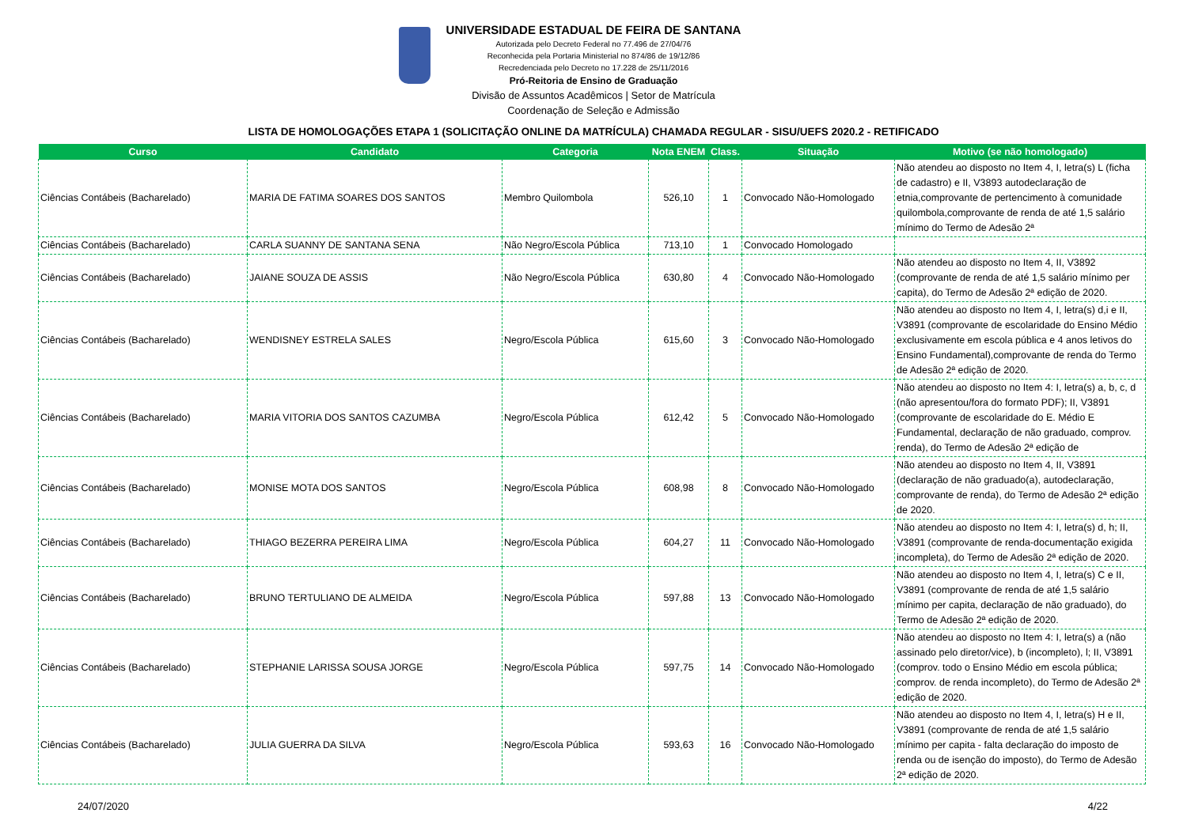UNIVERSIDADE ESTADUAL DE FEIRA DE SANTANA
Autorizada pelo Decreto Federal no 77.496 de 27/04/76
Reconhecida pela Portaria Ministerial no 874/86 de 19/12/86
Recredenciada pelo Decreto no 17.228 de 25/11/2016
Pró-Reitoria de Ensino de Graduação
Divisão de Assuntos Acadêmicos | Setor de Matrícula
Coordenação de Seleção e Admissão
LISTA DE HOMOLOGAÇÕES ETAPA 1 (SOLICITAÇÃO ONLINE DA MATRÍCULA) CHAMADA REGULAR - SISU/UEFS 2020.2 - RETIFICADO
| Curso | Candidato | Categoria | Nota ENEM | Class. | Situação | Motivo (se não homologado) |
| --- | --- | --- | --- | --- | --- | --- |
| Ciências Contábeis (Bacharelado) | MARIA DE FATIMA SOARES DOS SANTOS | Membro Quilombola | 526,10 | 1 | Convocado Não-Homologado | Não atendeu ao disposto no Item 4, I, letra(s) L (ficha de cadastro) e II, V3893 autodeclaração de etnia,comprovante de pertencimento à comunidade quilombola,comprovante de renda de até 1,5 salário mínimo do Termo de Adesão 2ª |
| Ciências Contábeis (Bacharelado) | CARLA SUANNY DE SANTANA SENA | Não Negro/Escola Pública | 713,10 | 1 | Convocado Homologado | |
| Ciências Contábeis (Bacharelado) | JAIANE SOUZA DE ASSIS | Não Negro/Escola Pública | 630,80 | 4 | Convocado Não-Homologado | Não atendeu ao disposto no Item 4, II, V3892 (comprovante de renda de até 1,5 salário mínimo per capita), do Termo de Adesão 2ª edição de 2020. |
| Ciências Contábeis (Bacharelado) | WENDISNEY ESTRELA SALES | Negro/Escola Pública | 615,60 | 3 | Convocado Não-Homologado | Não atendeu ao disposto no Item 4, I, letra(s) d,i e II, V3891 (comprovante de escolaridade do Ensino Médio exclusivamente em escola pública e 4 anos letivos do Ensino Fundamental),comprovante de renda do Termo de Adesão 2ª edição de 2020. |
| Ciências Contábeis (Bacharelado) | MARIA VITORIA DOS SANTOS CAZUMBA | Negro/Escola Pública | 612,42 | 5 | Convocado Não-Homologado | Não atendeu ao disposto no Item 4: I, letra(s) a, b, c, d (não apresentou/fora do formato PDF); II, V3891 (comprovante de escolaridade do E. Médio E Fundamental, declaração de não graduado, comprov. renda), do Termo de Adesão 2ª edição de |
| Ciências Contábeis (Bacharelado) | MONISE MOTA DOS SANTOS | Negro/Escola Pública | 608,98 | 8 | Convocado Não-Homologado | Não atendeu ao disposto no Item 4, II, V3891 (declaração de não graduado(a), autodeclaração, comprovante de renda), do Termo de Adesão 2ª edição de 2020. |
| Ciências Contábeis (Bacharelado) | THIAGO BEZERRA PEREIRA LIMA | Negro/Escola Pública | 604,27 | 11 | Convocado Não-Homologado | Não atendeu ao disposto no Item 4: I, letra(s) d, h; II, V3891 (comprovante de renda-documentação exigida incompleta), do Termo de Adesão 2ª edição de 2020. |
| Ciências Contábeis (Bacharelado) | BRUNO TERTULIANO DE ALMEIDA | Negro/Escola Pública | 597,88 | 13 | Convocado Não-Homologado | Não atendeu ao disposto no Item 4, I, letra(s) C e II, V3891 (comprovante de renda de até 1,5 salário mínimo per capita, declaração de não graduado), do Termo de Adesão 2ª edição de 2020. |
| Ciências Contábeis (Bacharelado) | STEPHANIE LARISSA SOUSA JORGE | Negro/Escola Pública | 597,75 | 14 | Convocado Não-Homologado | Não atendeu ao disposto no Item 4: I, letra(s) a (não assinado pelo diretor/vice), b (incompleto), l; II, V3891 (comprov. todo o Ensino Médio em escola pública; comprov. de renda incompleto), do Termo de Adesão 2ª edição de 2020. |
| Ciências Contábeis (Bacharelado) | JULIA GUERRA DA SILVA | Negro/Escola Pública | 593,63 | 16 | Convocado Não-Homologado | Não atendeu ao disposto no Item 4, I, letra(s) H e II, V3891 (comprovante de renda de até 1,5 salário mínimo per capita - falta declaração do imposto de renda ou de isenção do imposto), do Termo de Adesão 2ª edição de 2020. |
24/07/2020 4/22